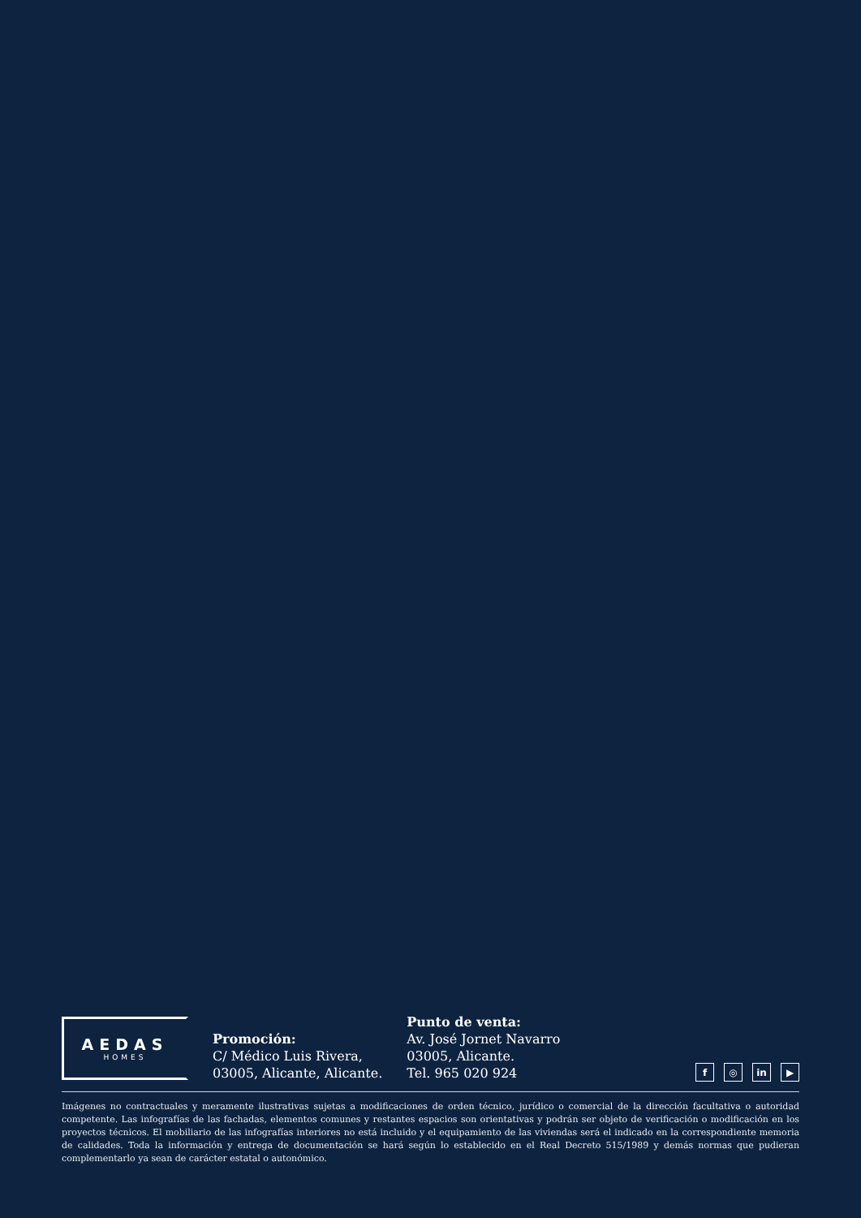AEDAS
HOMES
Promoción:
C/ Médico Luis Rivera,
03005, Alicante, Alicante.
Punto de venta:
Av. José Jornet Navarro
03005, Alicante.
Tel. 965 020 924
f ◎ in ▶
Imágenes no contractuales y meramente ilustrativas sujetas a modificaciones de orden técnico, jurídico o comercial de la dirección facultativa o autoridad competente. Las infografías de las fachadas, elementos comunes y restantes espacios son orientativas y podrán ser objeto de verificación o modificación en los proyectos técnicos. El mobiliario de las infografías interiores no está incluido y el equipamiento de las viviendas será el indicado en la correspondiente memoria de calidades. Toda la información y entrega de documentación se hará según lo establecido en el Real Decreto 515/1989 y demás normas que pudieran complementarlo ya sean de carácter estatal o autonómico.